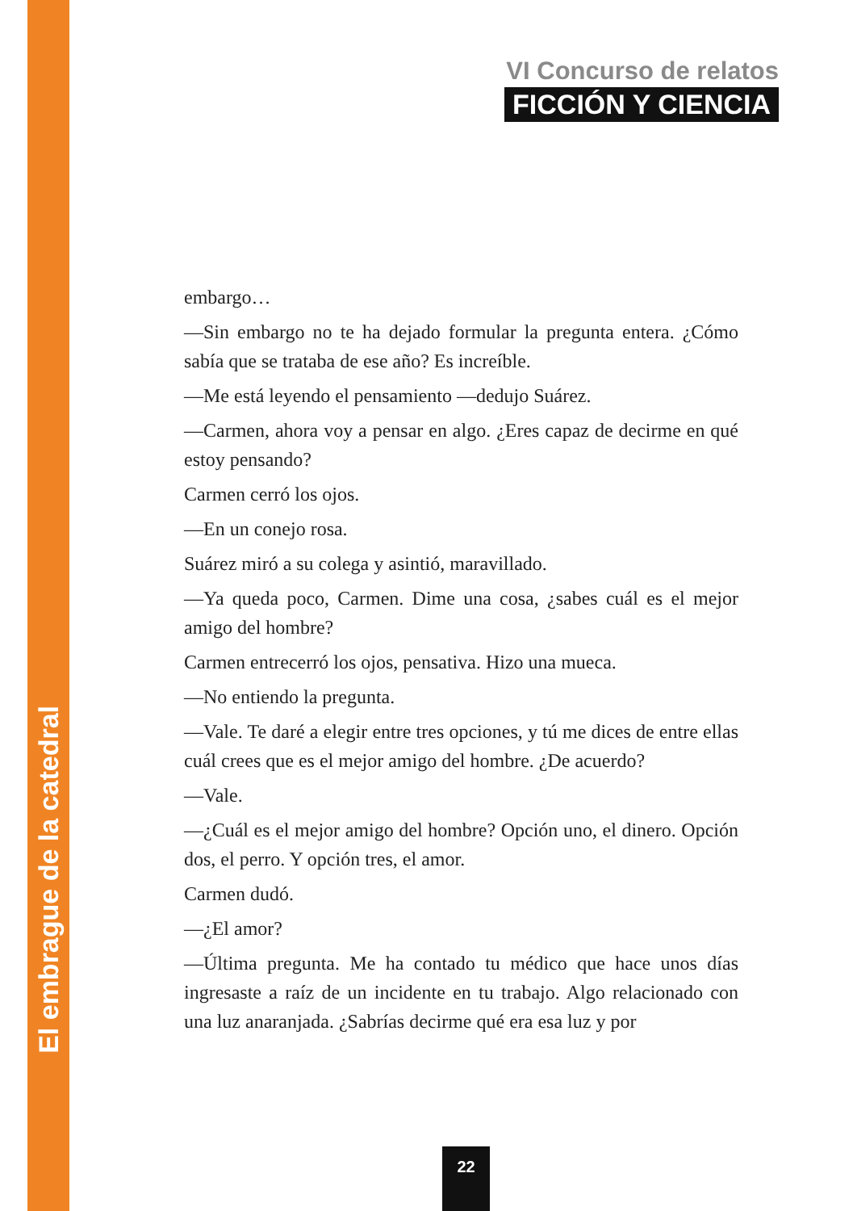El embrague de la catedral
VI Concurso de relatos
FICCIÓN Y CIENCIA
embargo…
—Sin embargo no te ha dejado formular la pregunta entera. ¿Cómo sabía que se trataba de ese año? Es increíble.
—Me está leyendo el pensamiento —dedujo Suárez.
—Carmen, ahora voy a pensar en algo. ¿Eres capaz de decirme en qué estoy pensando?
Carmen cerró los ojos.
—En un conejo rosa.
Suárez miró a su colega y asintió, maravillado.
—Ya queda poco, Carmen. Dime una cosa, ¿sabes cuál es el mejor amigo del hombre?
Carmen entrecerró los ojos, pensativa. Hizo una mueca.
—No entiendo la pregunta.
—Vale. Te daré a elegir entre tres opciones, y tú me dices de entre ellas cuál crees que es el mejor amigo del hombre. ¿De acuerdo?
—Vale.
—¿Cuál es el mejor amigo del hombre? Opción uno, el dinero. Opción dos, el perro. Y opción tres, el amor.
Carmen dudó.
—¿El amor?
—Última pregunta. Me ha contado tu médico que hace unos días ingresaste a raíz de un incidente en tu trabajo. Algo relacionado con una luz anaranjada. ¿Sabrías decirme qué era esa luz y por
22